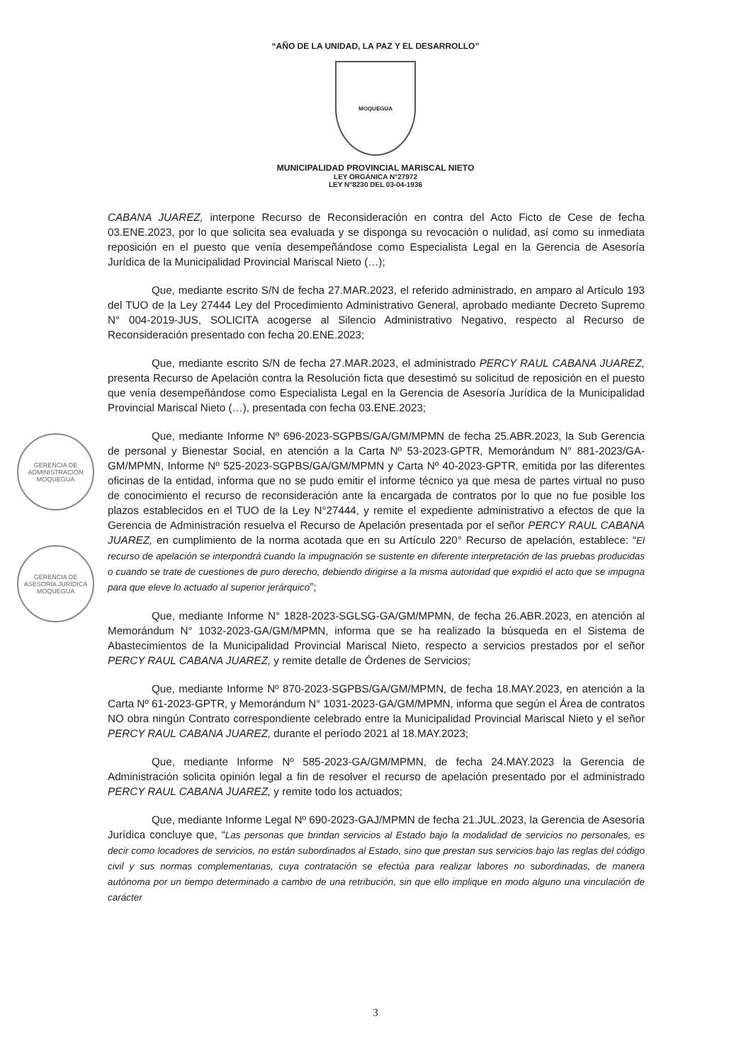“AÑO DE LA UNIDAD, LA PAZ Y EL DESARROLLO”
MOQUEGUA
MUNICIPALIDAD PROVINCIAL MARISCAL NIETO
LEY ORGÁNICA N°27972
LEY N°8230 DEL 03-04-1936
GERENCIA DE ADMINISTRACIÓN MOQUEGUA
GERENCIA DE ASESORÍA JURÍDICA MOQUEGUA
CABANA JUAREZ, interpone Recurso de Reconsideración en contra del Acto Ficto de Cese de fecha 03.ENE.2023, por lo que solicita sea evaluada y se disponga su revocación o nulidad, así como su inmediata reposición en el puesto que venía desempeñándose como Especialista Legal en la Gerencia de Asesoría Jurídica de la Municipalidad Provincial Mariscal Nieto (…);
Que, mediante escrito S/N de fecha 27.MAR.2023, el referido administrado, en amparo al Artículo 193 del TUO de la Ley 27444 Ley del Procedimiento Administrativo General, aprobado mediante Decreto Supremo N° 004-2019-JUS, SOLICITA acogerse al Silencio Administrativo Negativo, respecto al Recurso de Reconsideración presentado con fecha 20.ENE.2023;
Que, mediante escrito S/N de fecha 27.MAR.2023, el administrado PERCY RAUL CABANA JUAREZ, presenta Recurso de Apelación contra la Resolución ficta que desestimó su solicitud de reposición en el puesto que venía desempeñándose como Especialista Legal en la Gerencia de Asesoría Jurídica de la Municipalidad Provincial Mariscal Nieto (…), presentada con fecha 03.ENE.2023;
Que, mediante Informe Nº 696-2023-SGPBS/GA/GM/MPMN de fecha 25.ABR.2023, la Sub Gerencia de personal y Bienestar Social, en atención a la Carta Nº 53-2023-GPTR, Memorándum N° 881-2023/GA-GM/MPMN, Informe Nº 525-2023-SGPBS/GA/GM/MPMN y Carta Nº 40-2023-GPTR, emitida por las diferentes oficinas de la entidad, informa que no se pudo emitir el informe técnico ya que mesa de partes virtual no puso de conocimiento el recurso de reconsideración ante la encargada de contratos por lo que no fue posible los plazos establecidos en el TUO de la Ley N°27444, y remite el expediente administrativo a efectos de que la Gerencia de Administración resuelva el Recurso de Apelación presentada por el señor PERCY RAUL CABANA JUAREZ, en cumplimiento de la norma acotada que en su Artículo 220° Recurso de apelación, establece: “El recurso de apelación se interpondrá cuando la impugnación se sustente en diferente interpretación de las pruebas producidas o cuando se trate de cuestiones de puro derecho, debiendo dirigirse a la misma autoridad que expidió el acto que se impugna para que eleve lo actuado al superior jerárquico”;
Que, mediante Informe N° 1828-2023-SGLSG-GA/GM/MPMN, de fecha 26.ABR.2023, en atención al Memorándum N° 1032-2023-GA/GM/MPMN, informa que se ha realizado la búsqueda en el Sistema de Abastecimientos de la Municipalidad Provincial Mariscal Nieto, respecto a servicios prestados por el señor PERCY RAUL CABANA JUAREZ, y remite detalle de Órdenes de Servicios;
Que, mediante Informe Nº 870-2023-SGPBS/GA/GM/MPMN, de fecha 18.MAY.2023, en atención a la Carta Nº 61-2023-GPTR, y Memorándum N° 1031-2023-GA/GM/MPMN, informa que según el Área de contratos NO obra ningún Contrato correspondiente celebrado entre la Municipalidad Provincial Mariscal Nieto y el señor PERCY RAUL CABANA JUAREZ, durante el período 2021 al 18.MAY.2023;
Que, mediante Informe Nº 585-2023-GA/GM/MPMN, de fecha 24.MAY.2023 la Gerencia de Administración solicita opinión legal a fin de resolver el recurso de apelación presentado por el administrado PERCY RAUL CABANA JUAREZ, y remite todo los actuados;
Que, mediante Informe Legal Nº 690-2023-GAJ/MPMN de fecha 21.JUL.2023, la Gerencia de Asesoría Jurídica concluye que, “Las personas que brindan servicios al Estado bajo la modalidad de servicios no personales, es decir como locadores de servicios, no están subordinados al Estado, sino que prestan sus servicios bajo las reglas del código civil y sus normas complementarias, cuya contratación se efectúa para realizar labores no subordinadas, de manera autónoma por un tiempo determinado a cambio de una retribución, sin que ello implique en modo alguno una vinculación de carácter
3